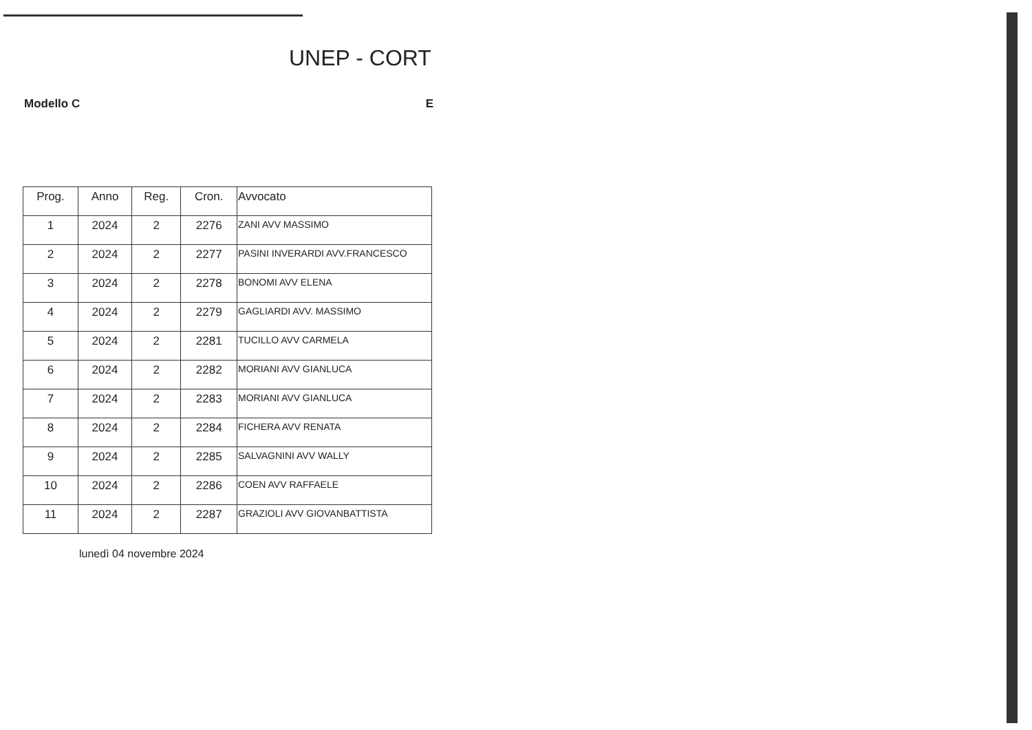UNEP - CORT
Modello C E
| Prog. | Anno | Reg. | Cron. | Avvocato |
| --- | --- | --- | --- | --- |
| 1 | 2024 | 2 | 2276 | ZANI AVV MASSIMO |
| 2 | 2024 | 2 | 2277 | PASINI INVERARDI AVV.FRANCESCO |
| 3 | 2024 | 2 | 2278 | BONOMI AVV ELENA |
| 4 | 2024 | 2 | 2279 | GAGLIARDI AVV. MASSIMO |
| 5 | 2024 | 2 | 2281 | TUCILLO AVV CARMELA |
| 6 | 2024 | 2 | 2282 | MORIANI AVV GIANLUCA |
| 7 | 2024 | 2 | 2283 | MORIANI AVV GIANLUCA |
| 8 | 2024 | 2 | 2284 | FICHERA AVV RENATA |
| 9 | 2024 | 2 | 2285 | SALVAGNINI AVV WALLY |
| 10 | 2024 | 2 | 2286 | COEN AVV RAFFAELE |
| 11 | 2024 | 2 | 2287 | GRAZIOLI AVV GIOVANBATTISTA |
lunedì 04 novembre 2024